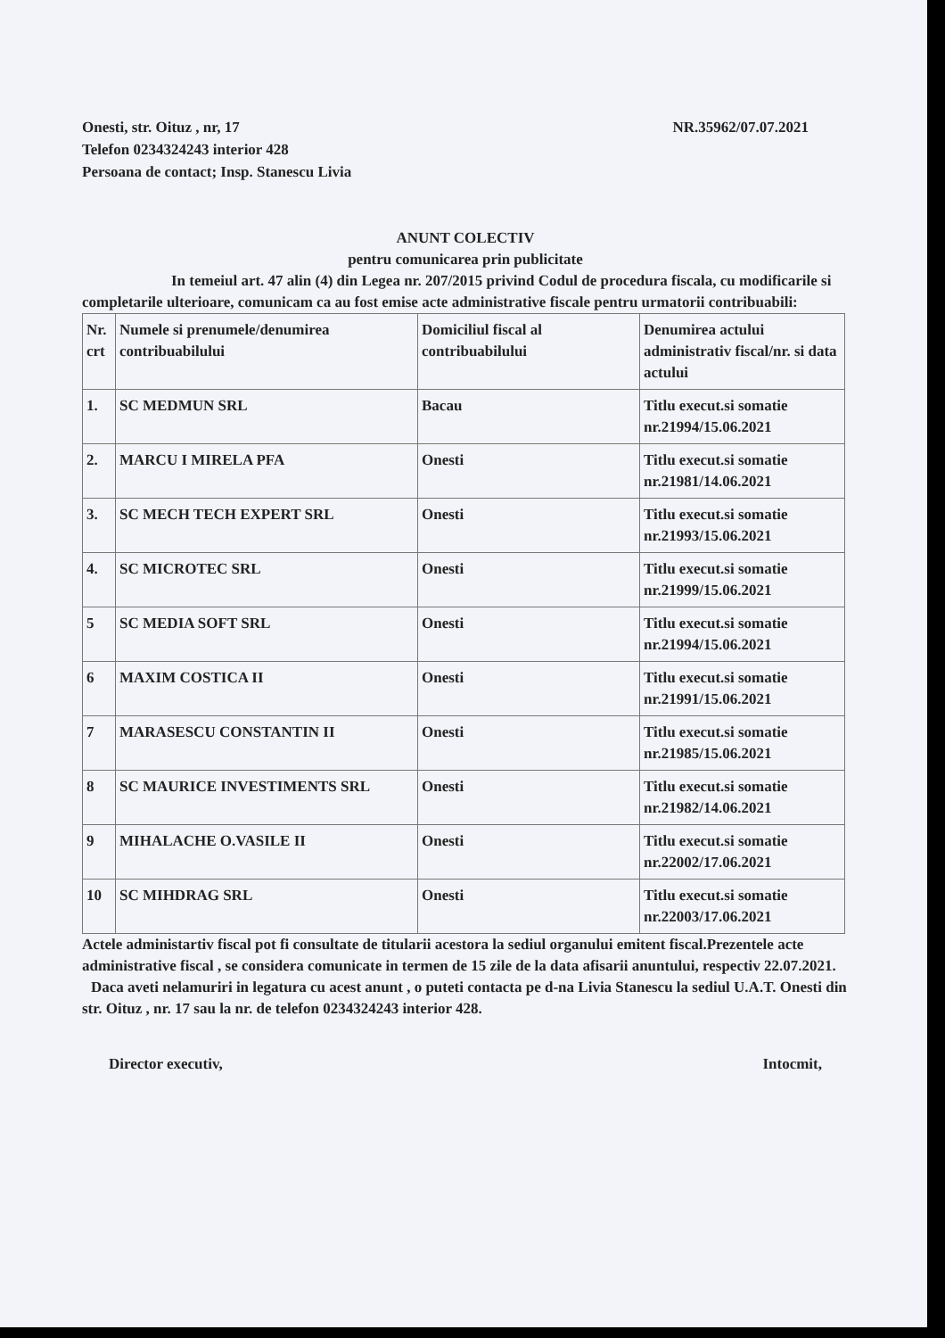Onesti, str. Oituz , nr, 17
Telefon 0234324243 interior 428
Persoana de contact; Insp. Stanescu Livia
NR.35962/07.07.2021
ANUNT COLECTIV
pentru comunicarea prin publicitate
In temeiul art. 47 alin (4) din Legea nr. 207/2015 privind Codul de procedura fiscala, cu modificarile si completarile ulterioare, comunicam ca au fost emise acte administrative fiscale pentru urmatorii contribuabili:
| Nr. crt | Numele si prenumele/denumirea contribuabilului | Domiciliul fiscal al contribuabilului | Denumirea actului administrativ fiscal/nr. si data actului |
| 1. | SC MEDMUN SRL | Bacau | Titlu execut.si somatie nr.21994/15.06.2021 |
| 2. | MARCU I MIRELA PFA | Onesti | Titlu execut.si somatie nr.21981/14.06.2021 |
| 3. | SC MECH TECH EXPERT SRL | Onesti | Titlu execut.si somatie nr.21993/15.06.2021 |
| 4. | SC MICROTEC SRL | Onesti | Titlu execut.si somatie nr.21999/15.06.2021 |
| 5 | SC MEDIA SOFT SRL | Onesti | Titlu execut.si somatie nr.21994/15.06.2021 |
| 6 | MAXIM COSTICA II | Onesti | Titlu execut.si somatie nr.21991/15.06.2021 |
| 7 | MARASESCU CONSTANTIN II | Onesti | Titlu execut.si somatie nr.21985/15.06.2021 |
| 8 | SC MAURICE INVESTIMENTS SRL | Onesti | Titlu execut.si somatie nr.21982/14.06.2021 |
| 9 | MIHALACHE O.VASILE II | Onesti | Titlu execut.si somatie nr.22002/17.06.2021 |
| 10 | SC MIHDRAG SRL | Onesti | Titlu execut.si somatie nr.22003/17.06.2021 |
Actele administartiv fiscal pot fi consultate de titularii acestora la sediul organului emitent fiscal.Prezentele acte administrative fiscal , se considera comunicate in termen de 15 zile de la data afisarii anuntului, respectiv 22.07.2021.
Daca aveti nelamuriri in legatura cu acest anunt , o puteti contacta pe d-na Livia Stanescu la sediul U.A.T. Onesti din str. Oituz , nr. 17 sau la nr. de telefon 0234324243 interior 428.
Director executiv, Intocmit,